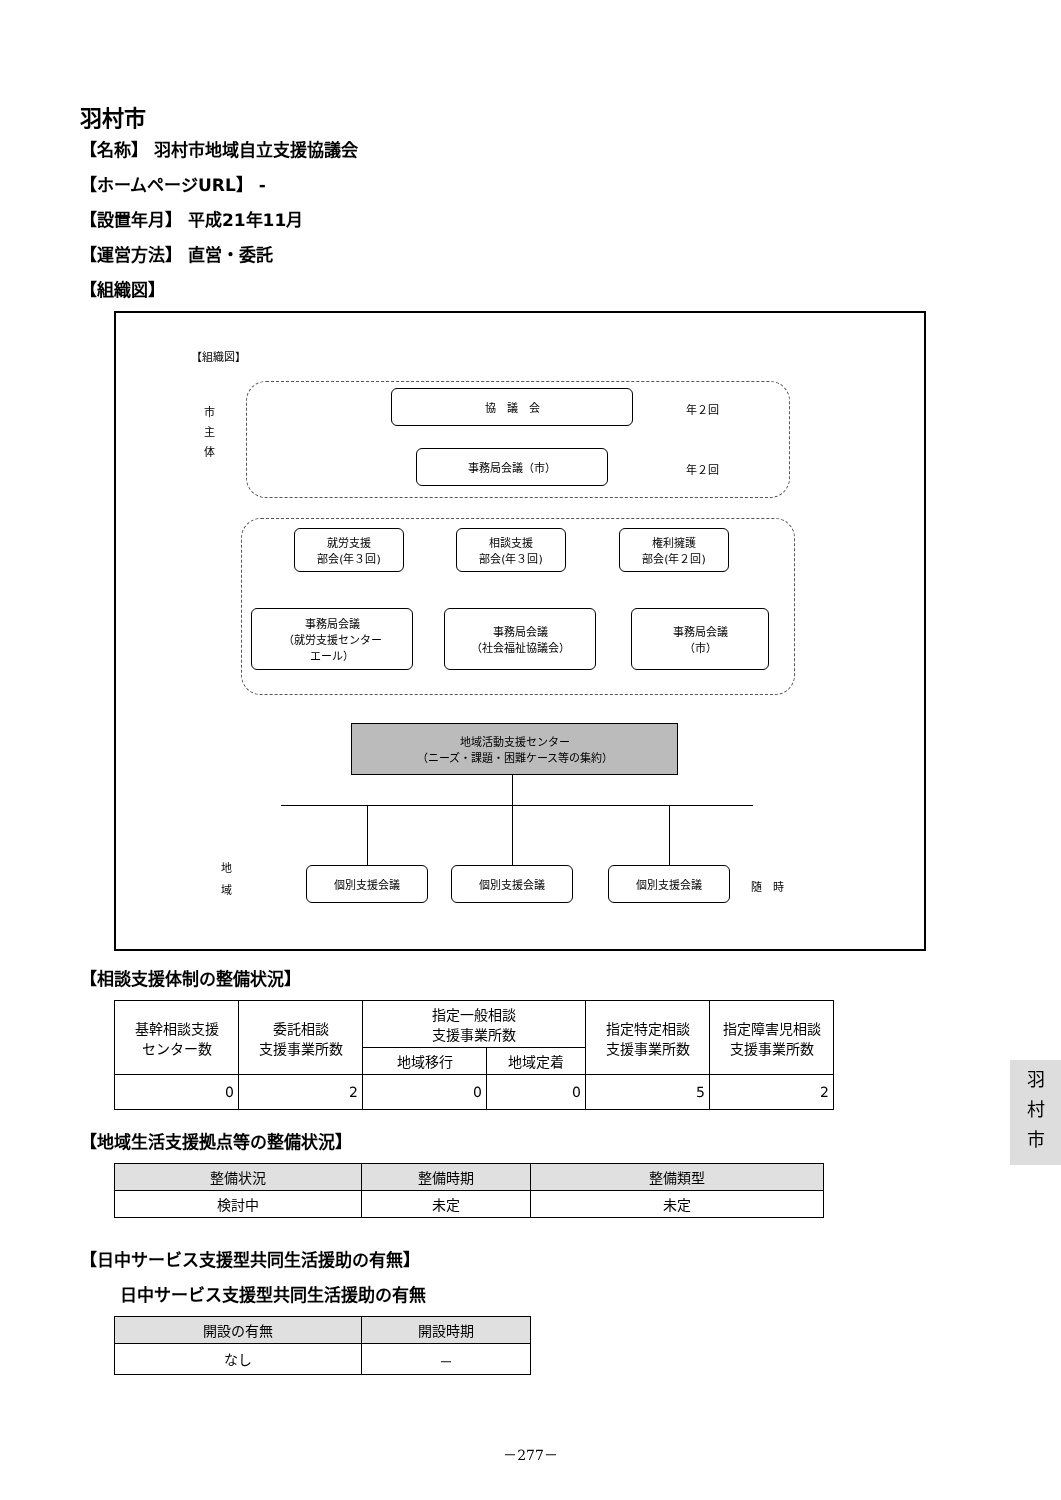羽村市
【名称】 羽村市地域自立支援協議会
【ホームページURL】 -
【設置年月】 平成21年11月
【運営方法】 直営・委託
【組織図】
【組織図】
市
主
体
協　議　会
年２回
事務局会議（市）
年２回
就労支援
部会(年３回)
相談支援
部会(年３回)
権利擁護
部会(年２回)
事務局会議
（就労支援センター
エール）
事務局会議
（社会福祉協議会）
事務局会議
（市）
地域活動支援センター
（ニーズ・課題・困難ケース等の集約）
地
域
個別支援会議 個別支援会議 個別支援会議
随　時
【相談支援体制の整備状況】
| 基幹相談支援 センター数 | 委託相談 支援事業所数 | 指定一般相談 支援事業所数 | | 指定特定相談 支援事業所数 | 指定障害児相談 支援事業所数 |
| --- | --- | --- | --- | --- | --- |
| | | 地域移行 | 地域定着 | | |
| 0 | 2 | 0 | 0 | 5 | 2 |
【地域生活支援拠点等の整備状況】
| 整備状況 | 整備時期 | 整備類型 |
| --- | --- | --- |
| 検討中 | 未定 | 未定 |
【日中サービス支援型共同生活援助の有無】
日中サービス支援型共同生活援助の有無
| 開設の有無 | 開設時期 |
| --- | --- |
| なし | － |
羽
村
市
－277－